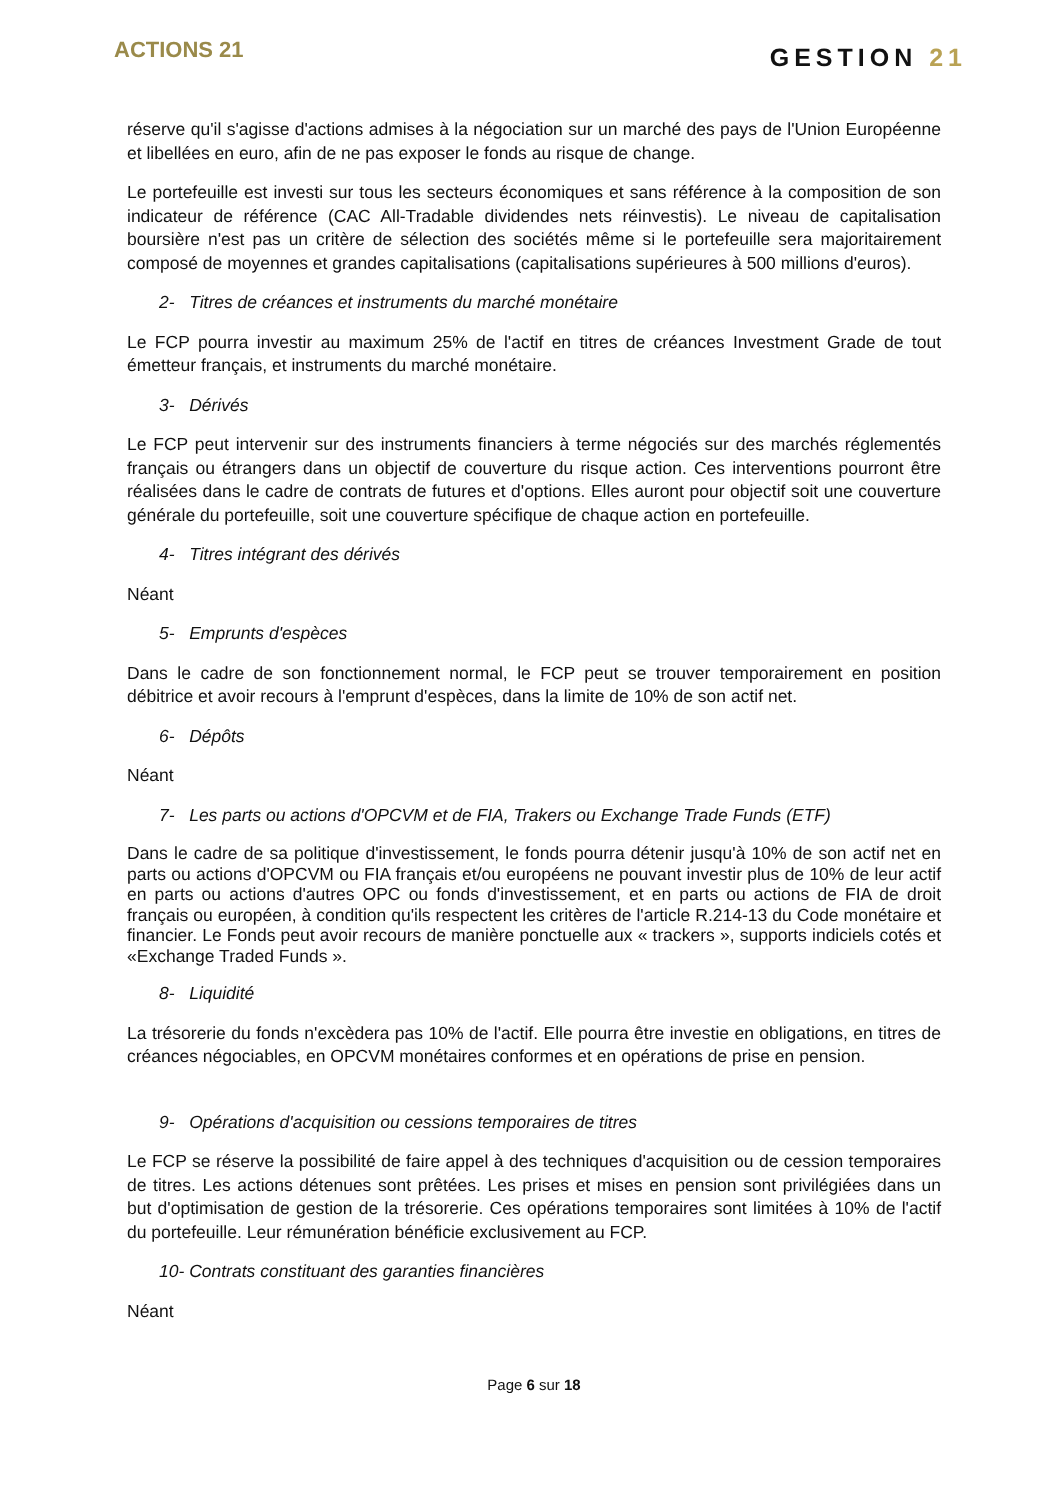ACTIONS 21
GESTION 21
réserve qu'il s'agisse d'actions admises à la négociation sur un marché des pays de l'Union Européenne et libellées en euro, afin de ne pas exposer le fonds au risque de change.
Le portefeuille est investi sur tous les secteurs économiques et sans référence à la composition de son indicateur de référence (CAC All-Tradable dividendes nets réinvestis). Le niveau de capitalisation boursière n'est pas un critère de sélection des sociétés même si le portefeuille sera majoritairement composé de moyennes et grandes capitalisations (capitalisations supérieures à 500 millions d'euros).
2- Titres de créances et instruments du marché monétaire
Le FCP pourra investir au maximum 25% de l'actif en titres de créances Investment Grade de tout émetteur français, et instruments du marché monétaire.
3- Dérivés
Le FCP peut intervenir sur des instruments financiers à terme négociés sur des marchés réglementés français ou étrangers dans un objectif de couverture du risque action. Ces interventions pourront être réalisées dans le cadre de contrats de futures et d'options. Elles auront pour objectif soit une couverture générale du portefeuille, soit une couverture spécifique de chaque action en portefeuille.
4- Titres intégrant des dérivés
Néant
5- Emprunts d'espèces
Dans le cadre de son fonctionnement normal, le FCP peut se trouver temporairement en position débitrice et avoir recours à l'emprunt d'espèces, dans la limite de 10% de son actif net.
6- Dépôts
Néant
7- Les parts ou actions d'OPCVM et de FIA, Trakers ou Exchange Trade Funds (ETF)
Dans le cadre de sa politique d'investissement, le fonds pourra détenir jusqu'à 10% de son actif net en parts ou actions d'OPCVM ou FIA français et/ou européens ne pouvant investir plus de 10% de leur actif en parts ou actions d'autres OPC ou fonds d'investissement, et en parts ou actions de FIA de droit français ou européen, à condition qu'ils respectent les critères de l'article R.214-13 du Code monétaire et financier. Le Fonds peut avoir recours de manière ponctuelle aux « trackers », supports indiciels cotés et «Exchange Traded Funds ».
8- Liquidité
La trésorerie du fonds n'excèdera pas 10% de l'actif. Elle pourra être investie en obligations, en titres de créances négociables, en OPCVM monétaires conformes et en opérations de prise en pension.
9- Opérations d'acquisition ou cessions temporaires de titres
Le FCP se réserve la possibilité de faire appel à des techniques d'acquisition ou de cession temporaires de titres. Les actions détenues sont prêtées. Les prises et mises en pension sont privilégiées dans un but d'optimisation de gestion de la trésorerie. Ces opérations temporaires sont limitées à 10% de l'actif du portefeuille. Leur rémunération bénéficie exclusivement au FCP.
10- Contrats constituant des garanties financières
Néant
Page 6 sur 18